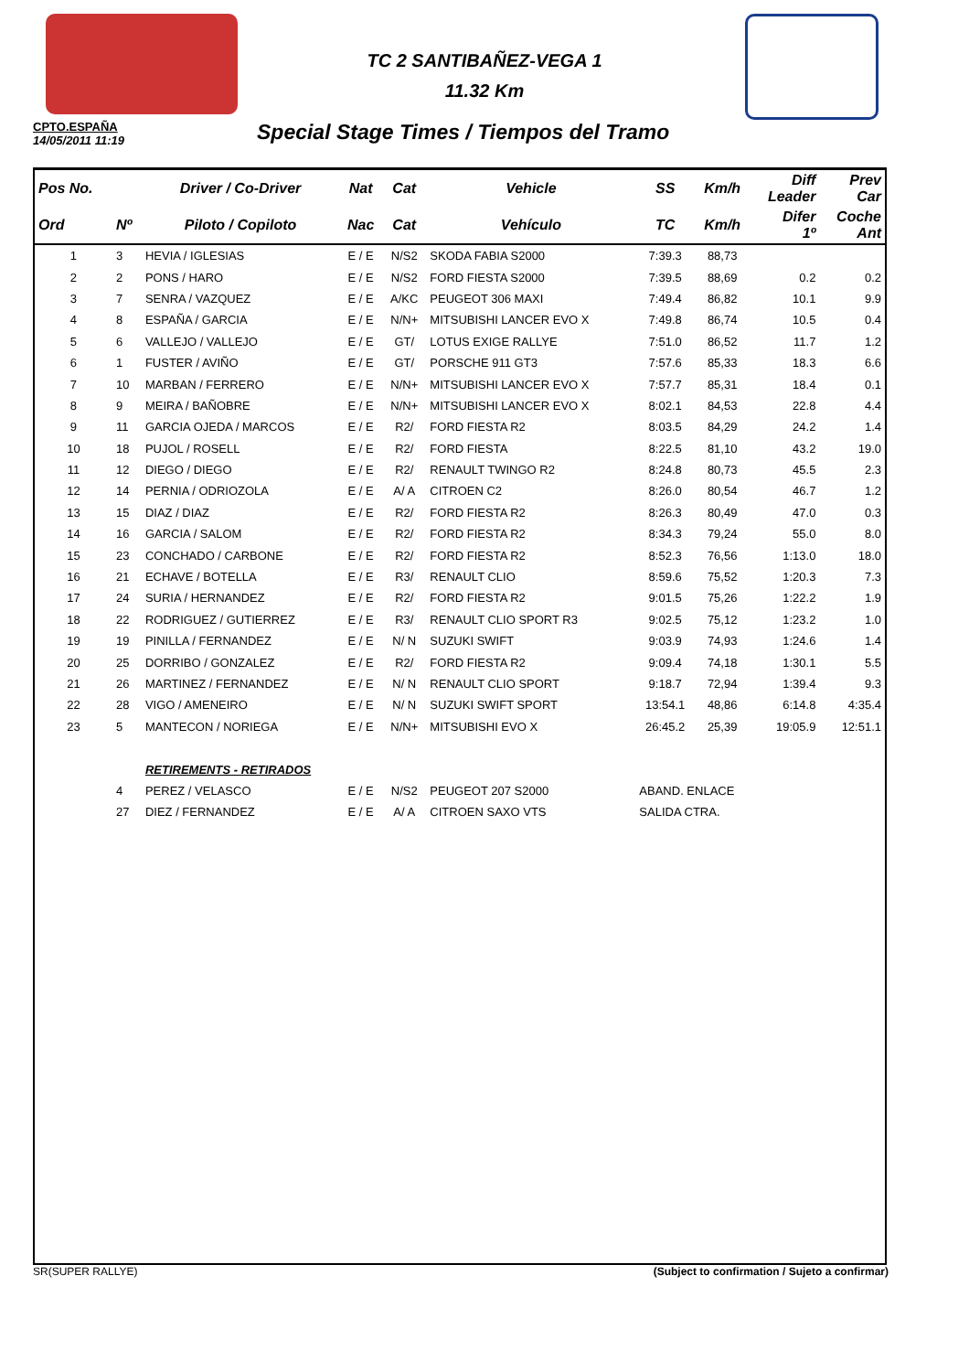TC 2 SANTIBAÑEZ-VEGA 1
11.32 Km
CPTO.ESPAÑA
14/05/2011 11:19
Special Stage Times / Tiempos del Tramo
| Pos No. | | Driver / Co-Driver | Nat | Cat | Vehicle | SS | Km/h | Diff Leader | Prev Car |
| --- | --- | --- | --- | --- | --- | --- | --- | --- | --- |
| Ord | Nº | Piloto / Copiloto | Nac | Cat | Vehículo | TC | Km/h | Difer 1º | Coche Ant |
| 1 | 3 | HEVIA / IGLESIAS | E / E | N/S2 | SKODA FABIA S2000 | 7:39.3 | 88,73 | | |
| 2 | 2 | PONS / HARO | E / E | N/S2 | FORD FIESTA S2000 | 7:39.5 | 88,69 | 0.2 | 0.2 |
| 3 | 7 | SENRA / VAZQUEZ | E / E | A/KC | PEUGEOT 306 MAXI | 7:49.4 | 86,82 | 10.1 | 9.9 |
| 4 | 8 | ESPAÑA / GARCIA | E / E | N/N+ | MITSUBISHI LANCER EVO X | 7:49.8 | 86,74 | 10.5 | 0.4 |
| 5 | 6 | VALLEJO / VALLEJO | E / E | GT/ | LOTUS EXIGE RALLYE | 7:51.0 | 86,52 | 11.7 | 1.2 |
| 6 | 1 | FUSTER / AVIÑO | E / E | GT/ | PORSCHE 911 GT3 | 7:57.6 | 85,33 | 18.3 | 6.6 |
| 7 | 10 | MARBAN / FERRERO | E / E | N/N+ | MITSUBISHI LANCER EVO X | 7:57.7 | 85,31 | 18.4 | 0.1 |
| 8 | 9 | MEIRA / BAÑOBRE | E / E | N/N+ | MITSUBISHI LANCER EVO X | 8:02.1 | 84,53 | 22.8 | 4.4 |
| 9 | 11 | GARCIA OJEDA / MARCOS | E / E | R2/ | FORD FIESTA R2 | 8:03.5 | 84,29 | 24.2 | 1.4 |
| 10 | 18 | PUJOL / ROSELL | E / E | R2/ | FORD FIESTA | 8:22.5 | 81,10 | 43.2 | 19.0 |
| 11 | 12 | DIEGO / DIEGO | E / E | R2/ | RENAULT TWINGO R2 | 8:24.8 | 80,73 | 45.5 | 2.3 |
| 12 | 14 | PERNIA / ODRIOZOLA | E / E | A/ A | CITROEN C2 | 8:26.0 | 80,54 | 46.7 | 1.2 |
| 13 | 15 | DIAZ / DIAZ | E / E | R2/ | FORD FIESTA R2 | 8:26.3 | 80,49 | 47.0 | 0.3 |
| 14 | 16 | GARCIA / SALOM | E / E | R2/ | FORD FIESTA R2 | 8:34.3 | 79,24 | 55.0 | 8.0 |
| 15 | 23 | CONCHADO / CARBONE | E / E | R2/ | FORD FIESTA R2 | 8:52.3 | 76,56 | 1:13.0 | 18.0 |
| 16 | 21 | ECHAVE / BOTELLA | E / E | R3/ | RENAULT CLIO | 8:59.6 | 75,52 | 1:20.3 | 7.3 |
| 17 | 24 | SURIA / HERNANDEZ | E / E | R2/ | FORD FIESTA R2 | 9:01.5 | 75,26 | 1:22.2 | 1.9 |
| 18 | 22 | RODRIGUEZ / GUTIERREZ | E / E | R3/ | RENAULT CLIO SPORT R3 | 9:02.5 | 75,12 | 1:23.2 | 1.0 |
| 19 | 19 | PINILLA / FERNANDEZ | E / E | N/ N | SUZUKI SWIFT | 9:03.9 | 74,93 | 1:24.6 | 1.4 |
| 20 | 25 | DORRIBO / GONZALEZ | E / E | R2/ | FORD FIESTA R2 | 9:09.4 | 74,18 | 1:30.1 | 5.5 |
| 21 | 26 | MARTINEZ / FERNANDEZ | E / E | N/ N | RENAULT CLIO SPORT | 9:18.7 | 72,94 | 1:39.4 | 9.3 |
| 22 | 28 | VIGO / AMENEIRO | E / E | N/ N | SUZUKI SWIFT SPORT | 13:54.1 | 48,86 | 6:14.8 | 4:35.4 |
| 23 | 5 | MANTECON / NORIEGA | E / E | N/N+ | MITSUBISHI EVO X | 26:45.2 | 25,39 | 19:05.9 | 12:51.1 |
| | | RETIREMENTS - RETIRADOS | | | | | | | |
| | 4 | PEREZ / VELASCO | E / E | N/S2 | PEUGEOT 207 S2000 | ABAND. ENLACE | | | |
| | 27 | DIEZ / FERNANDEZ | E / E | A/ A | CITROEN SAXO VTS | SALIDA CTRA. | | | |
SR(SUPER RALLYE) (Subject to confirmation / Sujeto a confirmar)